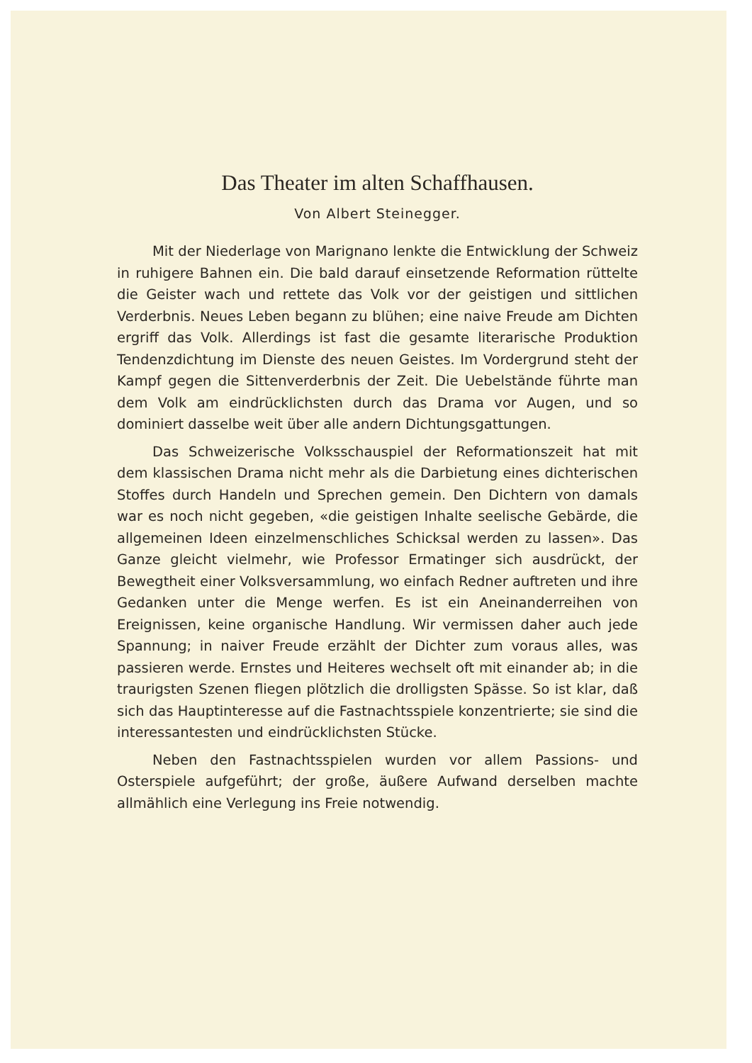Das Theater im alten Schaffhausen.
Von Albert Steinegger.
Mit der Niederlage von Marignano lenkte die Entwicklung der Schweiz in ruhigere Bahnen ein. Die bald darauf einsetzende Reformation rüttelte die Geister wach und rettete das Volk vor der geistigen und sittlichen Verderbnis. Neues Leben begann zu blühen; eine naive Freude am Dichten ergriff das Volk. Allerdings ist fast die gesamte literarische Produktion Tendenzdichtung im Dienste des neuen Geistes. Im Vordergrund steht der Kampf gegen die Sittenverderbnis der Zeit. Die Uebelstände führte man dem Volk am eindrücklichsten durch das Drama vor Augen, und so dominiert dasselbe weit über alle andern Dichtungsgattungen.
Das Schweizerische Volksschauspiel der Reformationszeit hat mit dem klassischen Drama nicht mehr als die Darbietung eines dichterischen Stoffes durch Handeln und Sprechen gemein. Den Dichtern von damals war es noch nicht gegeben, «die geistigen Inhalte seelische Gebärde, die allgemeinen Ideen einzelmenschliches Schicksal werden zu lassen». Das Ganze gleicht vielmehr, wie Professor Ermatinger sich ausdrückt, der Bewegtheit einer Volksversammlung, wo einfach Redner auftreten und ihre Gedanken unter die Menge werfen. Es ist ein Aneinanderreihen von Ereignissen, keine organische Handlung. Wir vermissen daher auch jede Spannung; in naiver Freude erzählt der Dichter zum voraus alles, was passieren werde. Ernstes und Heiteres wechselt oft mit einander ab; in die traurigsten Szenen fliegen plötzlich die drolligsten Spässe. So ist klar, daß sich das Hauptinteresse auf die Fastnachtsspiele konzentrierte; sie sind die interessantesten und eindrücklichsten Stücke.
Neben den Fastnachtsspielen wurden vor allem Passions- und Osterspiele aufgeführt; der große, äußere Aufwand derselben machte allmählich eine Verlegung ins Freie notwendig.